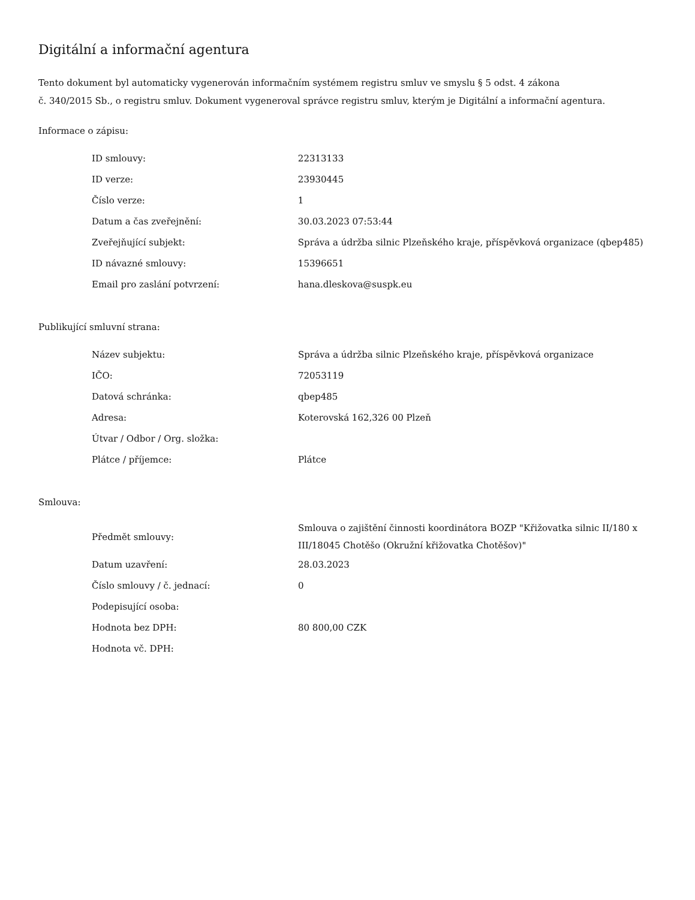Digitální a informační agentura
Tento dokument byl automaticky vygenerován informačním systémem registru smluv ve smyslu § 5 odst. 4 zákona
č. 340/2015 Sb., o registru smluv. Dokument vygeneroval správce registru smluv, kterým je Digitální a informační agentura.
Informace o zápisu:
| ID smlouvy: | 22313133 |
| ID verze: | 23930445 |
| Číslo verze: | 1 |
| Datum a čas zveřejnění: | 30.03.2023 07:53:44 |
| Zveřejňující subjekt: | Správa a údržba silnic Plzeňského kraje, příspěvková organizace (qbep485) |
| ID návazné smlouvy: | 15396651 |
| Email pro zaslání potvrzení: | hana.dleskova@suspk.eu |
Publikující smluvní strana:
| Název subjektu: | Správa a údržba silnic Plzeňského kraje, příspěvková organizace |
| IČO: | 72053119 |
| Datová schránka: | qbep485 |
| Adresa: | Koterovská 162,326 00 Plzeň |
| Útvar / Odbor / Org. složka: | |
| Plátce / příjemce: | Plátce |
Smlouva:
| Předmět smlouvy: | Smlouva o zajištění činnosti koordinátora BOZP "Křižovatka silnic II/180 x III/18045 Chotěšo (Okružní křižovatka Chotěšov)" |
| Datum uzavření: | 28.03.2023 |
| Číslo smlouvy / č. jednací: | 0 |
| Podepisující osoba: | |
| Hodnota bez DPH: | 80 800,00 CZK |
| Hodnota vč. DPH: | |